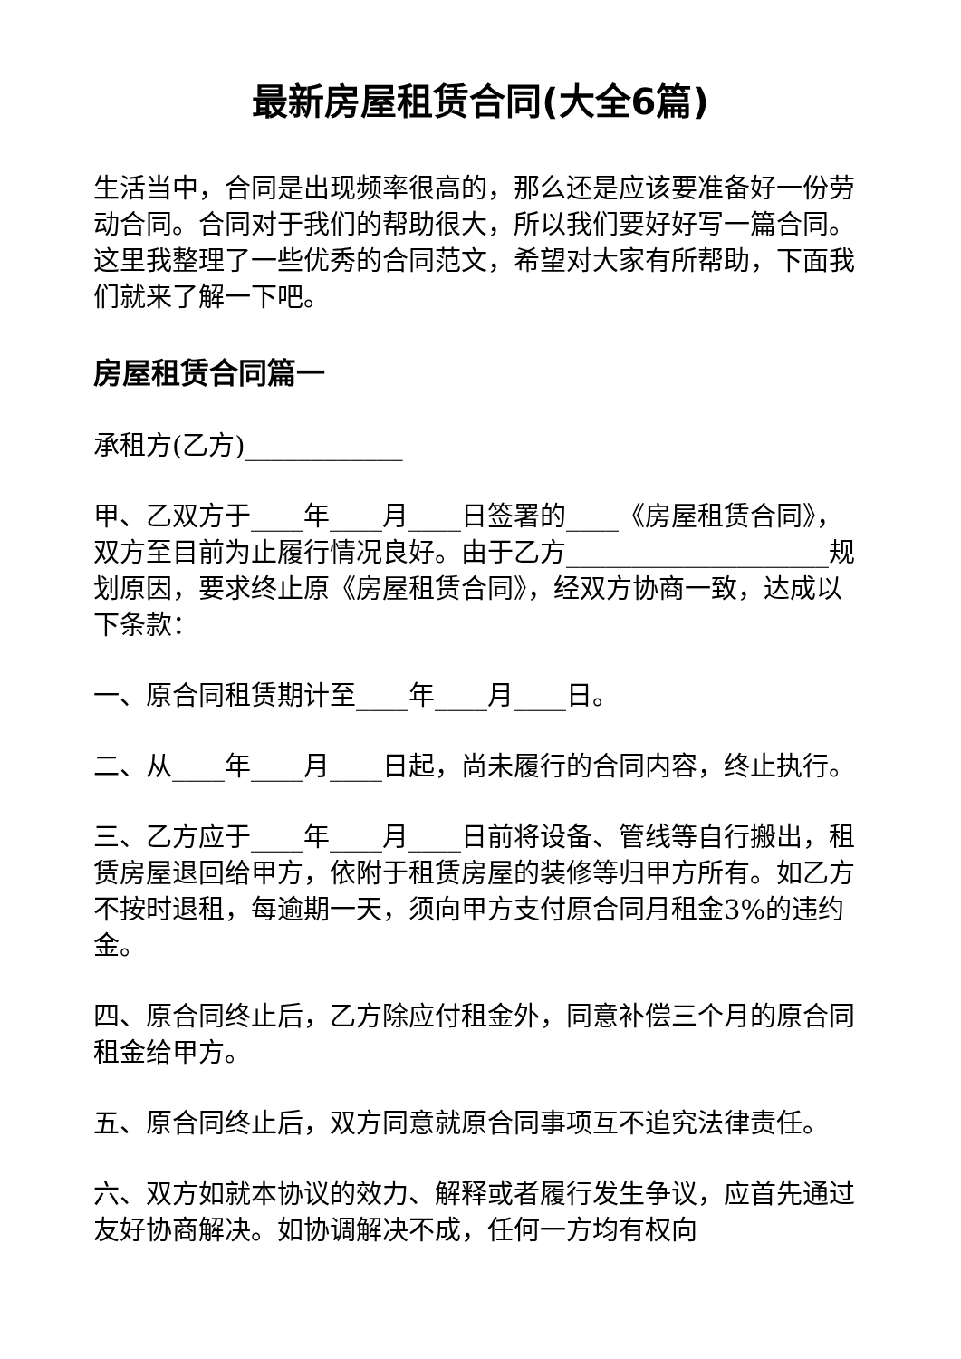最新房屋租赁合同(大全6篇)
生活当中，合同是出现频率很高的，那么还是应该要准备好一份劳动合同。合同对于我们的帮助很大，所以我们要好好写一篇合同。这里我整理了一些优秀的合同范文，希望对大家有所帮助，下面我们就来了解一下吧。
房屋租赁合同篇一
承租方(乙方)____________
甲、乙双方于____年____月____日签署的____《房屋租赁合同》，双方至目前为止履行情况良好。由于乙方____________________规划原因，要求终止原《房屋租赁合同》，经双方协商一致，达成以下条款：
一、原合同租赁期计至____年____月____日。
二、从____年____月____日起，尚未履行的合同内容，终止执行。
三、乙方应于____年____月____日前将设备、管线等自行搬出，租赁房屋退回给甲方，依附于租赁房屋的装修等归甲方所有。如乙方不按时退租，每逾期一天，须向甲方支付原合同月租金3%的违约金。
四、原合同终止后，乙方除应付租金外，同意补偿三个月的原合同租金给甲方。
五、原合同终止后，双方同意就原合同事项互不追究法律责任。
六、双方如就本协议的效力、解释或者履行发生争议，应首先通过友好协商解决。如协调解决不成，任何一方均有权向